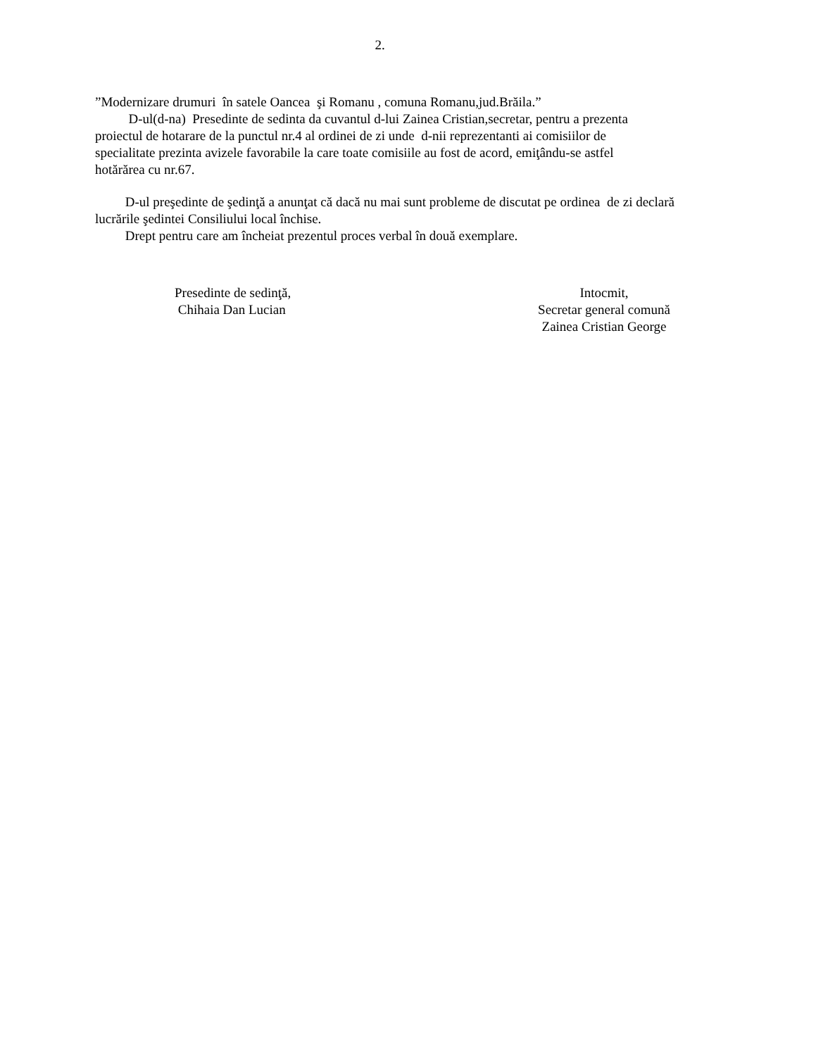2.
”Modernizare drumuri în satele Oancea şi Romanu , comuna Romanu,jud.Brăila.”
D-ul(d-na) Presedinte de sedinta da cuvantul d-lui Zainea Cristian,secretar, pentru a prezenta
proiectul de hotarare de la punctul nr.4 al ordinei de zi unde d-nii reprezentanti ai comisiilor de
specialitate prezinta avizele favorabile la care toate comisiile au fost de acord, emiţându-se astfel
hotărărea cu nr.67.
D-ul preşedinte de şedinţă a anunţat că dacă nu mai sunt probleme de discutat pe ordinea de zi declară
lucrările şedintei Consiliului local închise.
Drept pentru care am încheiat prezentul proces verbal în două exemplare.
Presedinte de sedinţă,
Chihaia Dan Lucian
Intocmit,
Secretar general comună
Zainea Cristian George